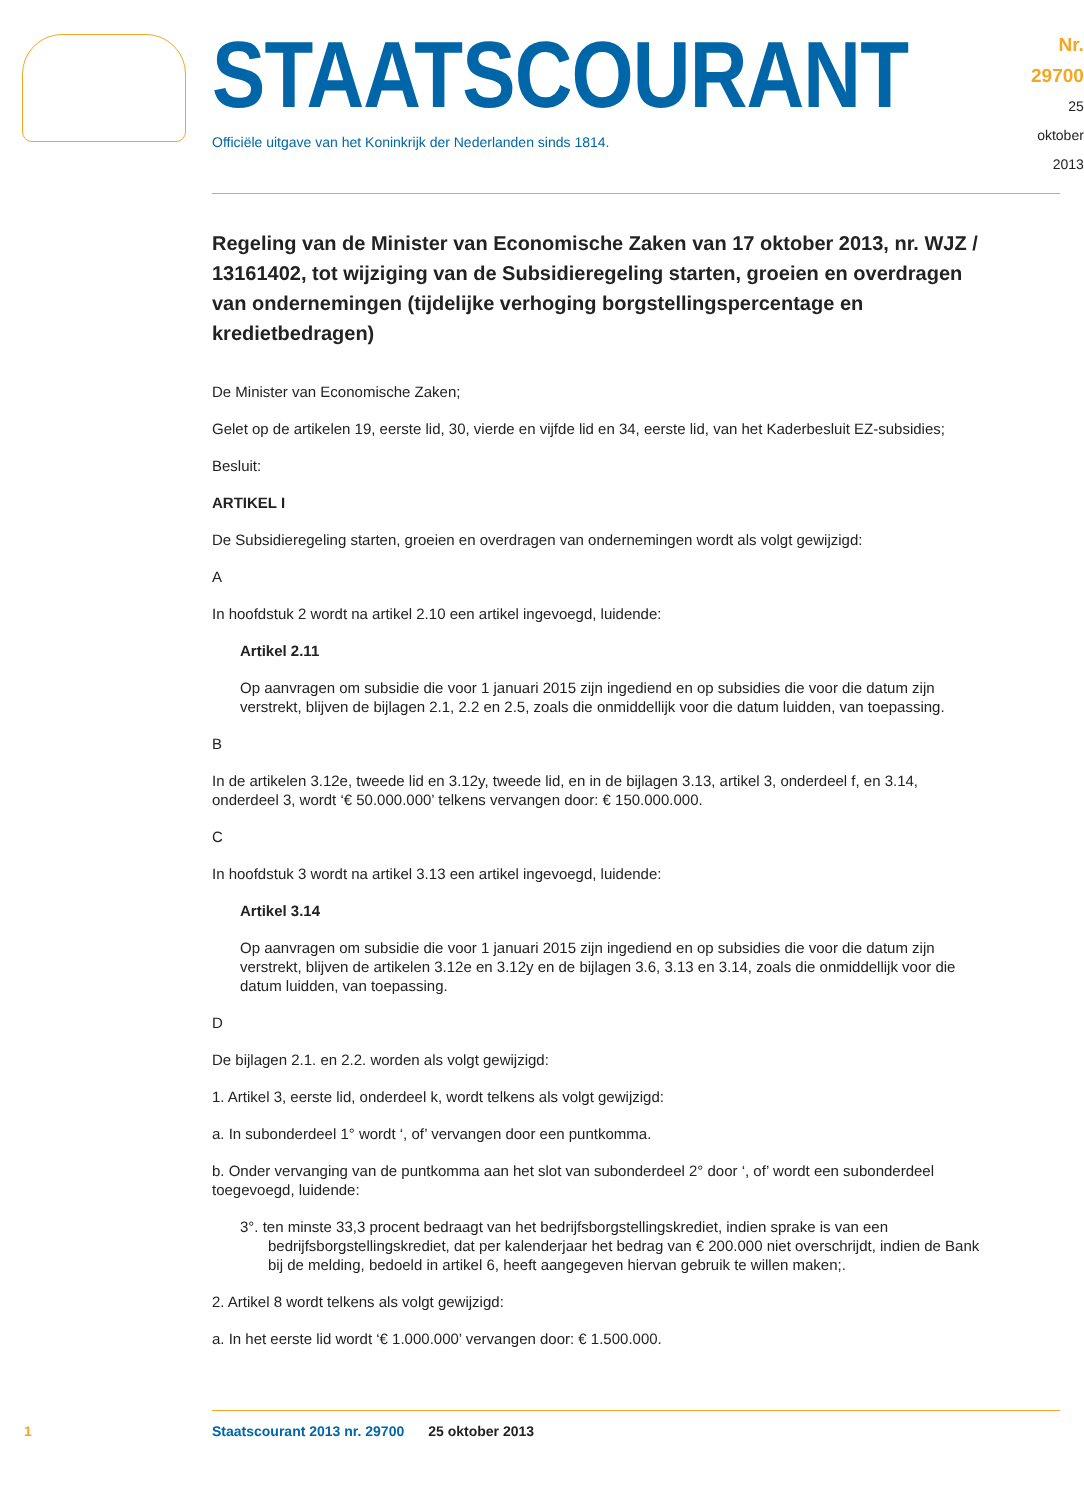STAATSCOURANT
Officiële uitgave van het Koninkrijk der Nederlanden sinds 1814.
Nr. 29700
25 oktober
2013
Regeling van de Minister van Economische Zaken van 17 oktober 2013, nr. WJZ / 13161402, tot wijziging van de Subsidieregeling starten, groeien en overdragen van ondernemingen (tijdelijke verhoging borgstellingspercentage en kredietbedragen)
De Minister van Economische Zaken;
Gelet op de artikelen 19, eerste lid, 30, vierde en vijfde lid en 34, eerste lid, van het Kaderbesluit EZ-subsidies;
Besluit:
ARTIKEL I
De Subsidieregeling starten, groeien en overdragen van ondernemingen wordt als volgt gewijzigd:
A
In hoofdstuk 2 wordt na artikel 2.10 een artikel ingevoegd, luidende:
Artikel 2.11
Op aanvragen om subsidie die voor 1 januari 2015 zijn ingediend en op subsidies die voor die datum zijn verstrekt, blijven de bijlagen 2.1, 2.2 en 2.5, zoals die onmiddellijk voor die datum luidden, van toepassing.
B
In de artikelen 3.12e, tweede lid en 3.12y, tweede lid, en in de bijlagen 3.13, artikel 3, onderdeel f, en 3.14, onderdeel 3, wordt ‘€ 50.000.000’ telkens vervangen door: € 150.000.000.
C
In hoofdstuk 3 wordt na artikel 3.13 een artikel ingevoegd, luidende:
Artikel 3.14
Op aanvragen om subsidie die voor 1 januari 2015 zijn ingediend en op subsidies die voor die datum zijn verstrekt, blijven de artikelen 3.12e en 3.12y en de bijlagen 3.6, 3.13 en 3.14, zoals die onmiddellijk voor die datum luidden, van toepassing.
D
De bijlagen 2.1. en 2.2. worden als volgt gewijzigd:
1. Artikel 3, eerste lid, onderdeel k, wordt telkens als volgt gewijzigd:
a. In subonderdeel 1° wordt ‘, of’ vervangen door een puntkomma.
b. Onder vervanging van de puntkomma aan het slot van subonderdeel 2° door ‘, of’ wordt een subonderdeel toegevoegd, luidende:
3°. ten minste 33,3 procent bedraagt van het bedrijfsborgstellingskrediet, indien sprake is van een bedrijfsborgstellingskrediet, dat per kalenderjaar het bedrag van € 200.000 niet overschrijdt, indien de Bank bij de melding, bedoeld in artikel 6, heeft aangegeven hiervan gebruik te willen maken;.
2. Artikel 8 wordt telkens als volgt gewijzigd:
a. In het eerste lid wordt ‘€ 1.000.000’ vervangen door: € 1.500.000.
1 Staatscourant 2013 nr. 29700 25 oktober 2013